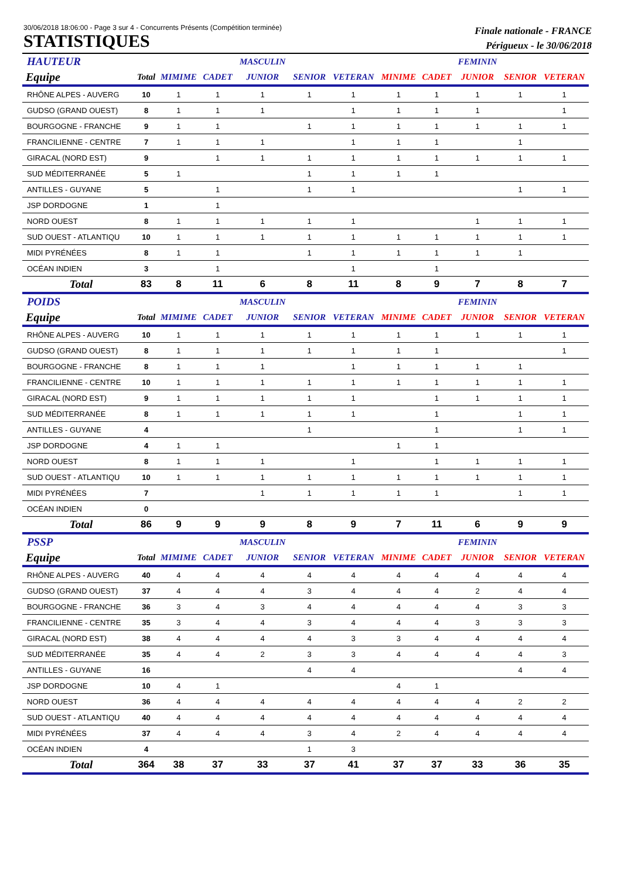30/06/2018 18:06:00 - Page 3 sur 4 - Concurrents Présents (Compétition terminée)
STATISTIQUES
Finale nationale - FRANCE
Périgueux - le 30/06/2018
| HAUTEUR | | | | MASCULIN | | | | | FEMININ | | |
| Equipe | Total | MIMIME | CADET | JUNIOR | SENIOR | VETERAN | MINIME | CADET | JUNIOR | SENIOR | VETERAN |
| RHÔNE ALPES - AUVERG | 10 | 1 | 1 | 1 | 1 | 1 | 1 | 1 | 1 | 1 | 1 |
| GUDSO (GRAND OUEST) | 8 | 1 | 1 | 1 | | 1 | 1 | 1 | 1 | | 1 |
| BOURGOGNE - FRANCHE | 9 | 1 | 1 | | 1 | 1 | 1 | 1 | 1 | 1 | 1 |
| FRANCILIENNE - CENTRE | 7 | 1 | 1 | 1 | | 1 | 1 | 1 | | 1 | |
| GIRACAL (NORD EST) | 9 | | 1 | 1 | 1 | 1 | 1 | 1 | 1 | 1 | 1 |
| SUD MÉDITERRANÉE | 5 | 1 | | | 1 | 1 | 1 | 1 | | | |
| ANTILLES - GUYANE | 5 | | 1 | | 1 | 1 | | | | 1 | 1 |
| JSP DORDOGNE | 1 | | 1 | | | | | | | | |
| NORD OUEST | 8 | 1 | 1 | 1 | 1 | 1 | | | 1 | 1 | 1 |
| SUD OUEST - ATLANTIQU | 10 | 1 | 1 | 1 | 1 | 1 | 1 | 1 | 1 | 1 | 1 |
| MIDI PYRÉNÉES | 8 | 1 | 1 | | 1 | 1 | 1 | 1 | 1 | 1 | |
| OCÉAN INDIEN | 3 | | 1 | | | 1 | | 1 | | | |
| Total | 83 | 8 | 11 | 6 | 8 | 11 | 8 | 9 | 7 | 8 | 7 |
| POIDS | | | | MASCULIN | | | | | FEMININ | | |
| Equipe | Total | MIMIME | CADET | JUNIOR | SENIOR | VETERAN | MINIME | CADET | JUNIOR | SENIOR | VETERAN |
| RHÔNE ALPES - AUVERG | 10 | 1 | 1 | 1 | 1 | 1 | 1 | 1 | 1 | 1 | 1 |
| GUDSO (GRAND OUEST) | 8 | 1 | 1 | 1 | 1 | 1 | 1 | 1 | | | 1 |
| BOURGOGNE - FRANCHE | 8 | 1 | 1 | 1 | | 1 | 1 | 1 | 1 | 1 | |
| FRANCILIENNE - CENTRE | 10 | 1 | 1 | 1 | 1 | 1 | 1 | 1 | 1 | 1 | 1 |
| GIRACAL (NORD EST) | 9 | 1 | 1 | 1 | 1 | 1 | | 1 | 1 | 1 | 1 |
| SUD MÉDITERRANÉE | 8 | 1 | 1 | 1 | 1 | 1 | | 1 | | 1 | 1 |
| ANTILLES - GUYANE | 4 | | | | 1 | | | 1 | | 1 | 1 |
| JSP DORDOGNE | 4 | 1 | 1 | | | | 1 | 1 | | | |
| NORD OUEST | 8 | 1 | 1 | 1 | | 1 | | 1 | 1 | 1 | 1 |
| SUD OUEST - ATLANTIQU | 10 | 1 | 1 | 1 | 1 | 1 | 1 | 1 | 1 | 1 | 1 |
| MIDI PYRÉNÉES | 7 | | | 1 | 1 | 1 | 1 | 1 | | 1 | 1 |
| OCÉAN INDIEN | 0 | | | | | | | | | | |
| Total | 86 | 9 | 9 | 9 | 8 | 9 | 7 | 11 | 6 | 9 | 9 |
| PSSP | | | | MASCULIN | | | | | FEMININ | | |
| Equipe | Total | MIMIME | CADET | JUNIOR | SENIOR | VETERAN | MINIME | CADET | JUNIOR | SENIOR | VETERAN |
| RHÔNE ALPES - AUVERG | 40 | 4 | 4 | 4 | 4 | 4 | 4 | 4 | 4 | 4 | 4 |
| GUDSO (GRAND OUEST) | 37 | 4 | 4 | 4 | 3 | 4 | 4 | 4 | 2 | 4 | 4 |
| BOURGOGNE - FRANCHE | 36 | 3 | 4 | 3 | 4 | 4 | 4 | 4 | 4 | 3 | 3 |
| FRANCILIENNE - CENTRE | 35 | 3 | 4 | 4 | 3 | 4 | 4 | 4 | 3 | 3 | 3 |
| GIRACAL (NORD EST) | 38 | 4 | 4 | 4 | 4 | 3 | 3 | 4 | 4 | 4 | 4 |
| SUD MÉDITERRANÉE | 35 | 4 | 4 | 2 | 3 | 3 | 4 | 4 | 4 | 4 | 3 |
| ANTILLES - GUYANE | 16 | | | | 4 | 4 | | | | 4 | 4 |
| JSP DORDOGNE | 10 | 4 | 1 | | | | 4 | 1 | | | |
| NORD OUEST | 36 | 4 | 4 | 4 | 4 | 4 | 4 | 4 | 4 | 2 | 2 |
| SUD OUEST - ATLANTIQU | 40 | 4 | 4 | 4 | 4 | 4 | 4 | 4 | 4 | 4 | 4 |
| MIDI PYRÉNÉES | 37 | 4 | 4 | 4 | 3 | 4 | 2 | 4 | 4 | 4 | 4 |
| OCÉAN INDIEN | 4 | | | | 1 | 3 | | | | | |
| Total | 364 | 38 | 37 | 33 | 37 | 41 | 37 | 37 | 33 | 36 | 35 |